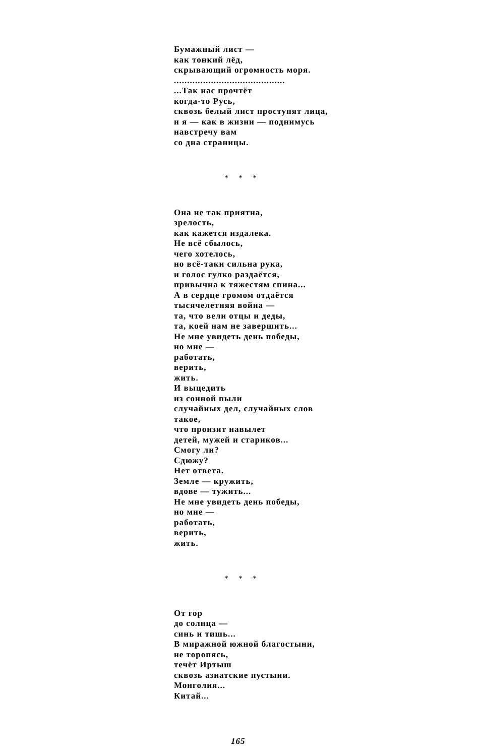Бумажный лист —
как тонкий лёд,
скрывающий огромность моря.
..........................................
...Так нас прочтёт
когда-то Русь,
сквозь белый лист проступят лица,
и я — как в жизни — поднимусь
навстречу вам
со дна страницы.
* * *
Она не так приятна,
зрелость,
как кажется издалека.
Не всё сбылось,
чего хотелось,
но всё-таки сильна рука,
и голос гулко раздаётся,
привычна к тяжестям спина...
А в сердце громом отдаётся
тысячелетняя война —
та, что вели отцы и деды,
та, коей нам не завершить...
Не мне увидеть день победы,
но мне —
работать,
верить,
жить.
И выцедить
из сонной пыли
случайных дел, случайных слов
такое,
что пронзит навылет
детей, мужей и стариков...
Смогу ли?
Сдюжу?
Нет ответа.
Земле — кружить,
вдове — тужить...
Не мне увидеть день победы,
но мне —
работать,
верить,
жить.
* * *
От гор
до солнца —
синь и тишь...
В миражной южной благостыни,
не торопясь,
течёт Иртыш
сквозь азиатские пустыни.
Монголия...
Китай...
165